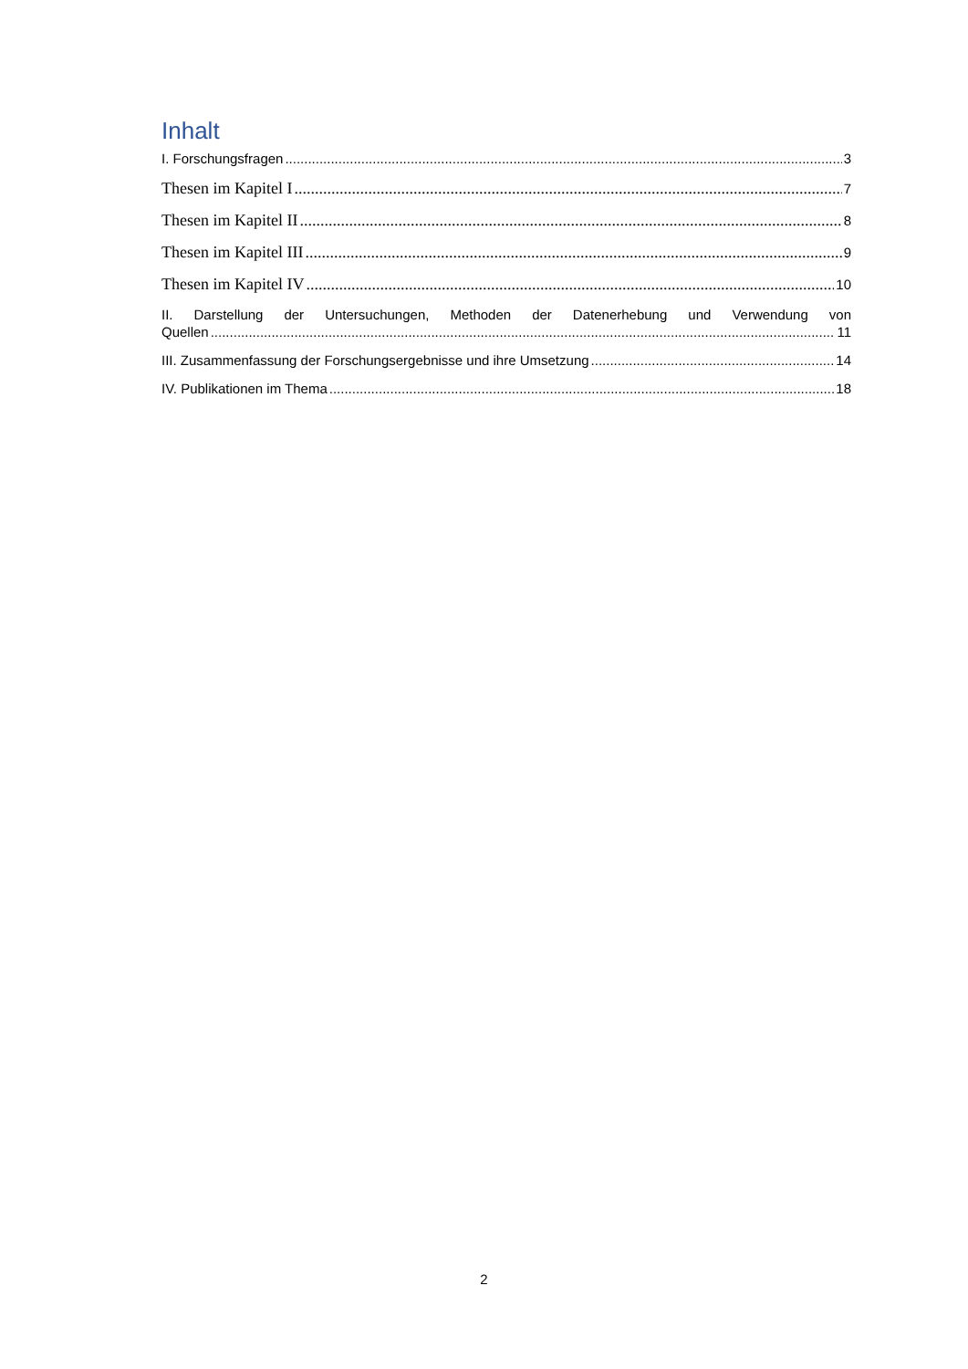Inhalt
I. Forschungsfragen 3
Thesen im Kapitel I 7
Thesen im Kapitel II 8
Thesen im Kapitel III 9
Thesen im Kapitel IV 10
II. Darstellung der Untersuchungen, Methoden der Datenerhebung und Verwendung von
Quellen 11
III. Zusammenfassung der Forschungsergebnisse und ihre Umsetzung 14
IV. Publikationen im Thema 18
2